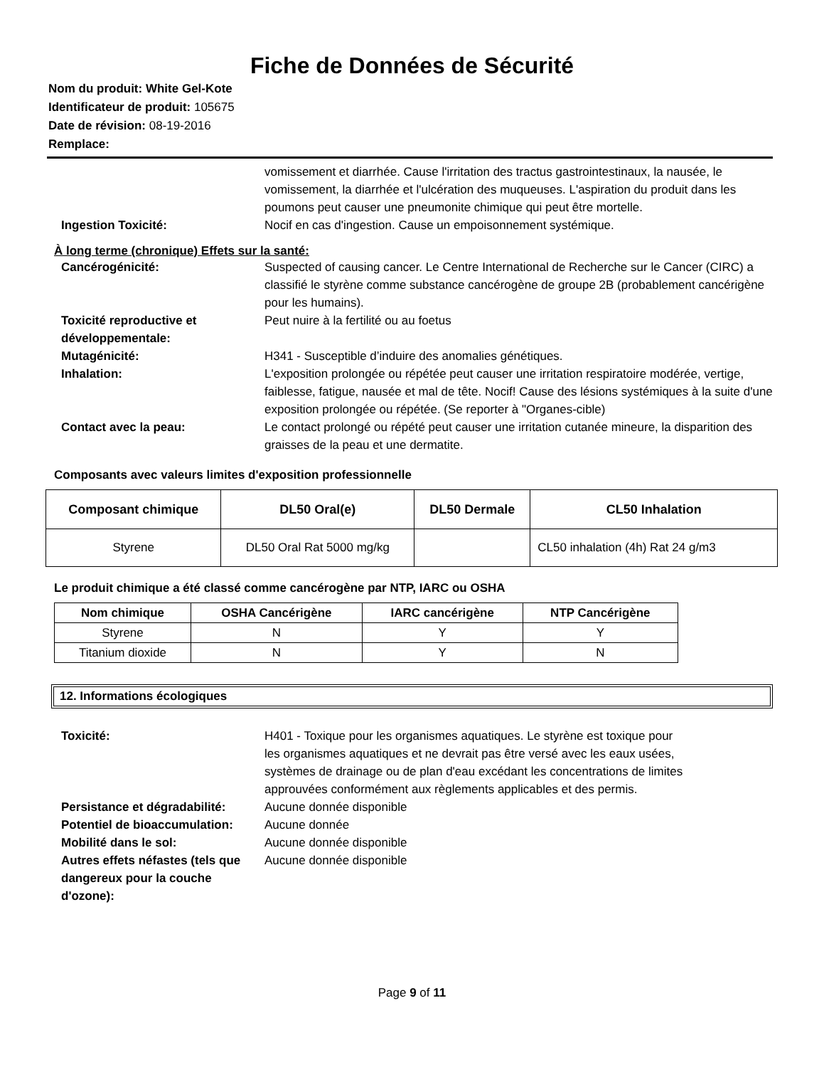Fiche de Données de Sécurité
Nom du produit: White Gel-Kote
Identificateur de produit: 105675
Date de révision: 08-19-2016
Remplace:
vomissement et diarrhée. Cause l'irritation des tractus gastrointestinaux, la nausée, le vomissement, la diarrhée et l'ulcération des muqueuses. L'aspiration du produit dans les poumons peut causer une pneumonite chimique qui peut être mortelle.
Ingestion Toxicité: Nocif en cas d'ingestion. Cause un empoisonnement systémique.
À long terme (chronique) Effets sur la santé:
Cancérogénicité: Suspected of causing cancer. Le Centre International de Recherche sur le Cancer (CIRC) a classifié le styrène comme substance cancérogène de groupe 2B (probablement cancérigène pour les humains).
Toxicité reproductive et développementale:
Peut nuire à la fertilité ou au foetus
Mutagénicité: H341 - Susceptible d’induire des anomalies génétiques.
Inhalation: L'exposition prolongée ou répétée peut causer une irritation respiratoire modérée, vertige, faiblesse, fatigue, nausée et mal de tête. Nocif! Cause des lésions systémiques à la suite d'une exposition prolongée ou répétée. (Se reporter à "Organes-cible)
Contact avec la peau: Le contact prolongé ou répété peut causer une irritation cutanée mineure, la disparition des graisses de la peau et une dermatite.
Composants avec valeurs limites d'exposition professionnelle
| Composant chimique | DL50 Oral(e) | DL50 Dermale | CL50 Inhalation |
| --- | --- | --- | --- |
| Styrene | DL50 Oral Rat 5000 mg/kg | | CL50 inhalation (4h) Rat 24 g/m3 |
Le produit chimique a été classé comme cancérogène par NTP, IARC ou OSHA
| Nom chimique | OSHA Cancérigène | IARC cancérigène | NTP Cancérigène |
| --- | --- | --- | --- |
| Styrene | N | Y | Y |
| Titanium dioxide | N | Y | N |
12. Informations écologiques
Toxicité: H401 - Toxique pour les organismes aquatiques. Le styrène est toxique pour les organismes aquatiques et ne devrait pas être versé avec les eaux usées, systèmes de drainage ou de plan d'eau excédant les concentrations de limites approuvées conformément aux règlements applicables et des permis.
Persistance et dégradabilité:
Aucune donnée disponible
Potentiel de bioaccumulation:
Aucune donnée
Mobilité dans le sol: Aucune donnée disponible
Autres effets néfastes (tels que dangereux pour la couche d'ozone):
Aucune donnée disponible
Page 9 of 11